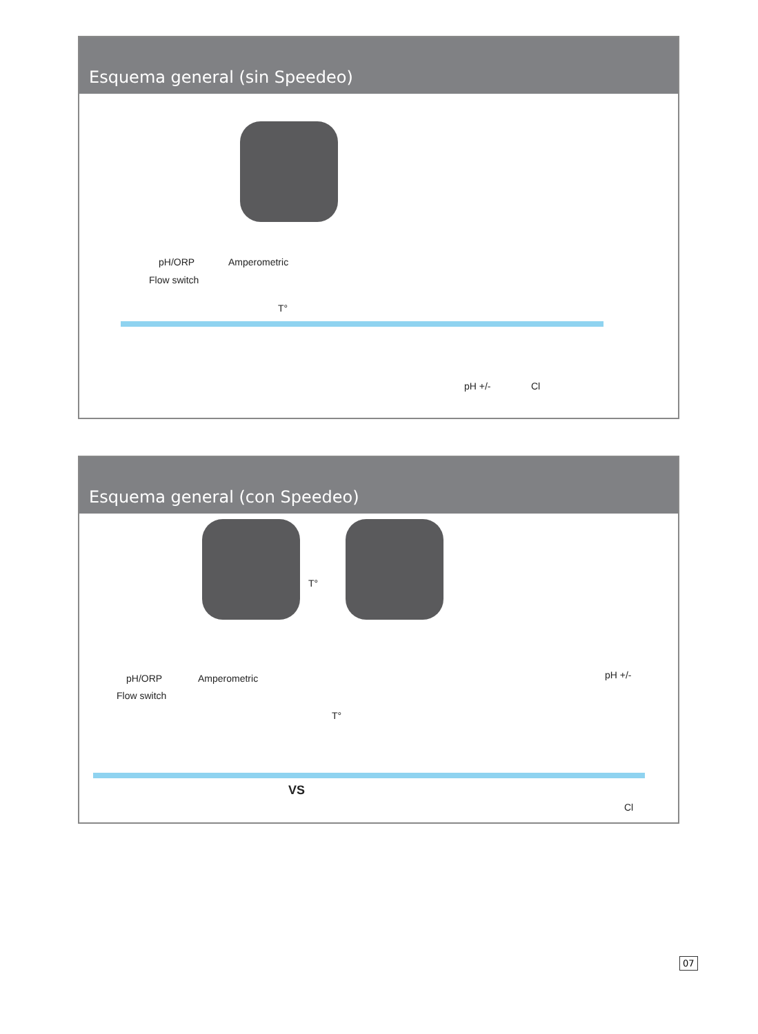Esquema general (sin Speedeo)
pH/ORP
Flow switch
Amperometric
T°
pH +/- Cl
Esquema general (con Speedeo)
T°
pH/ORP
Flow switch
Amperometric
T°
pH +/-
VS
Cl
07